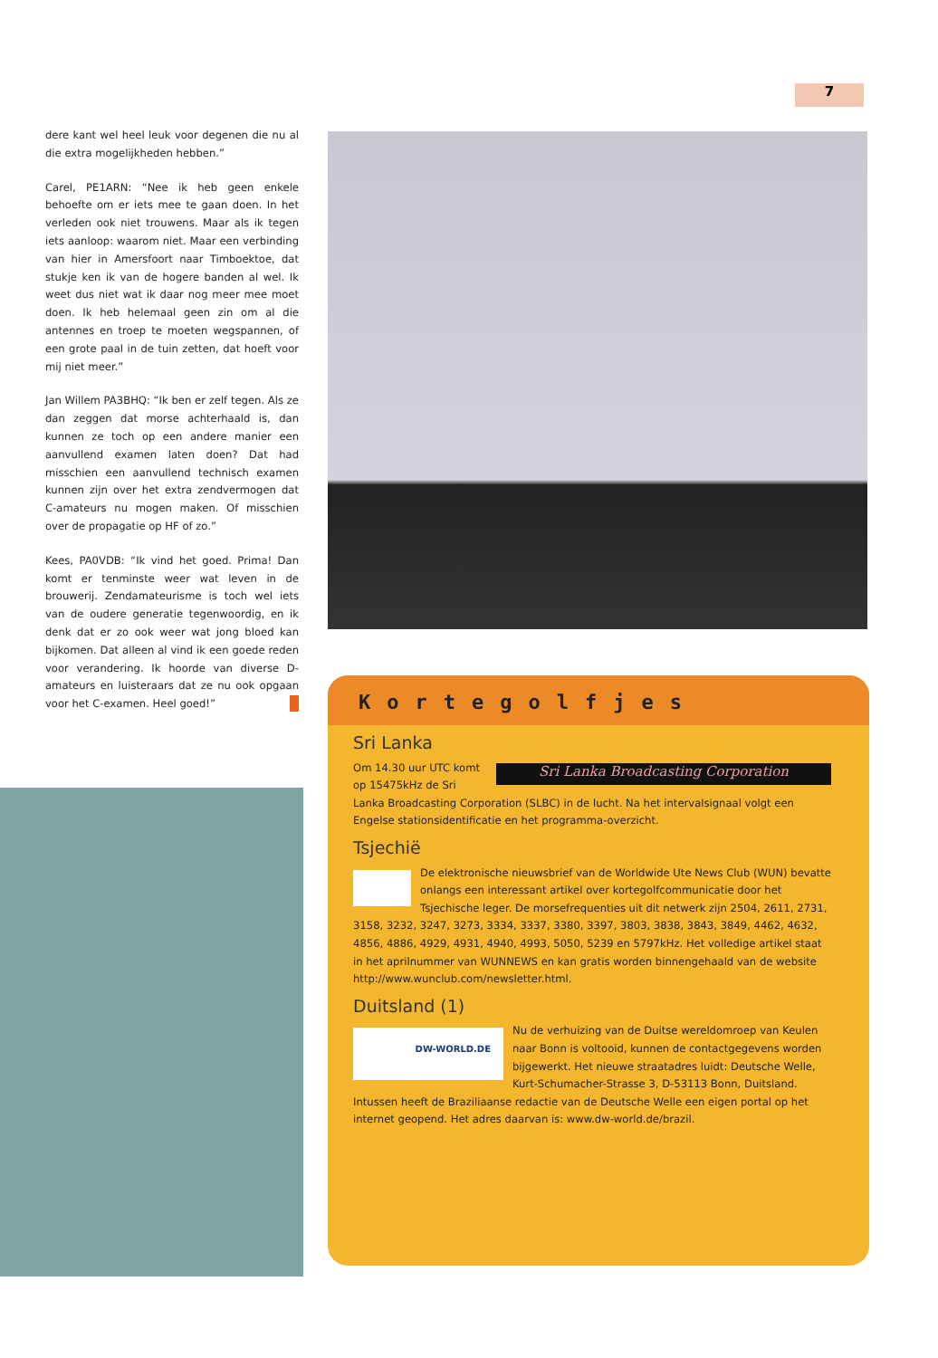7
dere kant wel heel leuk voor degenen die nu al die extra mogelijkheden hebben.”
Carel, PE1ARN: “Nee ik heb geen enkele behoefte om er iets mee te gaan doen. In het verleden ook niet trouwens. Maar als ik tegen iets aanloop: waarom niet. Maar een verbinding van hier in Amersfoort naar Timboektoe, dat stukje ken ik van de hogere banden al wel. Ik weet dus niet wat ik daar nog meer mee moet doen. Ik heb helemaal geen zin om al die antennes en troep te moeten wegspannen, of een grote paal in de tuin zetten, dat hoeft voor mij niet meer.”
Jan Willem PA3BHQ: “Ik ben er zelf tegen. Als ze dan zeggen dat morse achterhaald is, dan kunnen ze toch op een andere manier een aanvullend examen laten doen? Dat had misschien een aanvullend technisch examen kunnen zijn over het extra zendvermogen dat C-amateurs nu mogen maken. Of misschien over de propagatie op HF of zo.”
Kees, PA0VDB: “Ik vind het goed. Prima! Dan komt er tenminste weer wat leven in de brouwerij. Zendamateurisme is toch wel iets van de oudere generatie tegenwoordig, en ik denk dat er zo ook weer wat jong bloed kan bijkomen. Dat alleen al vind ik een goede reden voor verandering. Ik hoorde van diverse D-amateurs en luisteraars dat ze nu ook opgaan voor het C-examen. Heel goed!”
Kortegolfjes
Sri Lanka
Sri Lanka Broadcasting Corporation
Om 14.30 uur UTC komt op 15475kHz de Sri Lanka Broadcasting Corporation (SLBC) in de lucht. Na het intervalsignaal volgt een Engelse stationsidentificatie en het programma-overzicht.
Tsjechië
De elektronische nieuwsbrief van de Worldwide Ute News Club (WUN) bevatte onlangs een interessant artikel over kortegolfcommunicatie door het Tsjechische leger. De morsefrequenties uit dit netwerk zijn 2504, 2611, 2731, 3158, 3232, 3247, 3273, 3334, 3337, 3380, 3397, 3803, 3838, 3843, 3849, 4462, 4632, 4856, 4886, 4929, 4931, 4940, 4993, 5050, 5239 en 5797kHz. Het volledige artikel staat in het aprilnummer van WUNNEWS en kan gratis worden binnengehaald van de website http://www.wunclub.com/newsletter.html.
Duitsland (1)
DW-WORLD.DE
Nu de verhuizing van de Duitse wereldomroep van Keulen naar Bonn is voltooid, kunnen de contactgegevens worden bijgewerkt. Het nieuwe straatadres luidt: Deutsche Welle, Kurt-Schumacher-Strasse 3, D-53113 Bonn, Duitsland. Intussen heeft de Braziliaanse redactie van de Deutsche Welle een eigen portal op het internet geopend. Het adres daarvan is: www.dw-world.de/brazil.